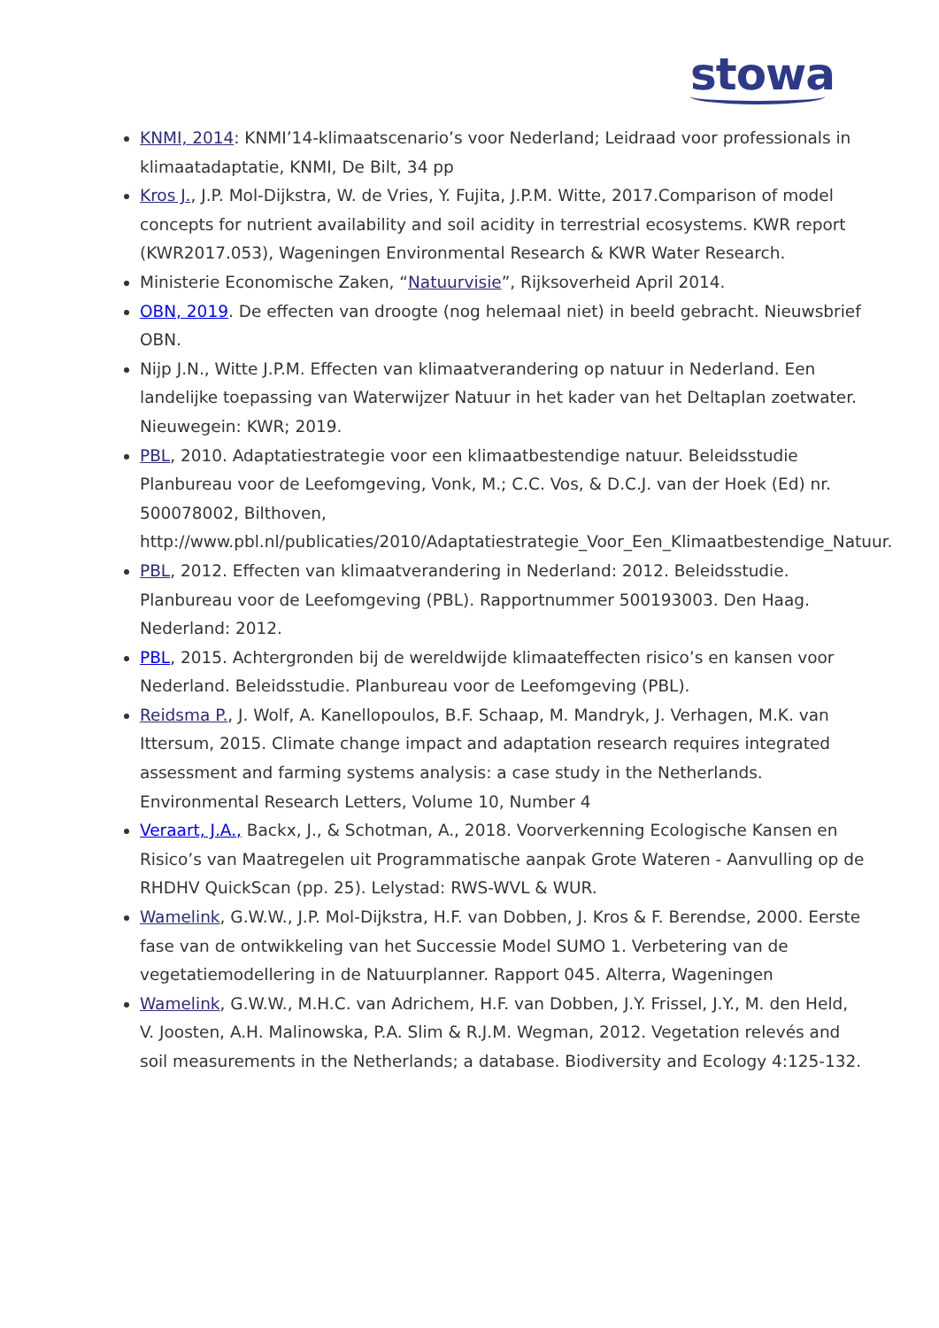stowa
KNMI, 2014: KNMI’14-klimaatscenario’s voor Nederland; Leidraad voor professionals in klimaatadaptatie, KNMI, De Bilt, 34 pp
Kros J., J.P. Mol-Dijkstra, W. de Vries, Y. Fujita, J.P.M. Witte, 2017.Comparison of model concepts for nutrient availability and soil acidity in terrestrial ecosystems. KWR report (KWR2017.053), Wageningen Environmental Research & KWR Water Research.
Ministerie Economische Zaken, “Natuurvisie”, Rijksoverheid April 2014.
OBN, 2019. De effecten van droogte (nog helemaal niet) in beeld gebracht. Nieuwsbrief OBN.
Nijp J.N., Witte J.P.M. Effecten van klimaatverandering op natuur in Nederland. Een landelijke toepassing van Waterwijzer Natuur in het kader van het Deltaplan zoetwater. Nieuwegein: KWR; 2019.
PBL, 2010. Adaptatiestrategie voor een klimaatbestendige natuur. Beleidsstudie Planbureau voor de Leefomgeving, Vonk, M.; C.C. Vos, & D.C.J. van der Hoek (Ed) nr. 500078002, Bilthoven, http://www.pbl.nl/publicaties/2010/Adaptatiestrategie_Voor_Een_Klimaatbestendige_Natuur.
PBL, 2012. Effecten van klimaatverandering in Nederland: 2012. Beleidsstudie. Planbureau voor de Leefomgeving (PBL). Rapportnummer 500193003. Den Haag. Nederland: 2012.
PBL, 2015. Achtergronden bij de wereldwijde klimaateffecten risico’s en kansen voor Nederland. Beleidsstudie. Planbureau voor de Leefomgeving (PBL).
Reidsma P., J. Wolf, A. Kanellopoulos, B.F. Schaap, M. Mandryk, J. Verhagen, M.K. van Ittersum, 2015. Climate change impact and adaptation research requires integrated assessment and farming systems analysis: a case study in the Netherlands. Environmental Research Letters, Volume 10, Number 4
Veraart, J.A., Backx, J., & Schotman, A., 2018. Voorverkenning Ecologische Kansen en Risico’s van Maatregelen uit Programmatische aanpak Grote Wateren - Aanvulling op de RHDHV QuickScan (pp. 25). Lelystad: RWS-WVL & WUR.
Wamelink, G.W.W., J.P. Mol-Dijkstra, H.F. van Dobben, J. Kros & F. Berendse, 2000. Eerste fase van de ontwikkeling van het Successie Model SUMO 1. Verbetering van de vegetatiemodellering in de Natuurplanner. Rapport 045. Alterra, Wageningen
Wamelink, G.W.W., M.H.C. van Adrichem, H.F. van Dobben, J.Y. Frissel, J.Y., M. den Held, V. Joosten, A.H. Malinowska, P.A. Slim & R.J.M. Wegman, 2012. Vegetation relevés and soil measurements in the Netherlands; a database. Biodiversity and Ecology 4:125-132.